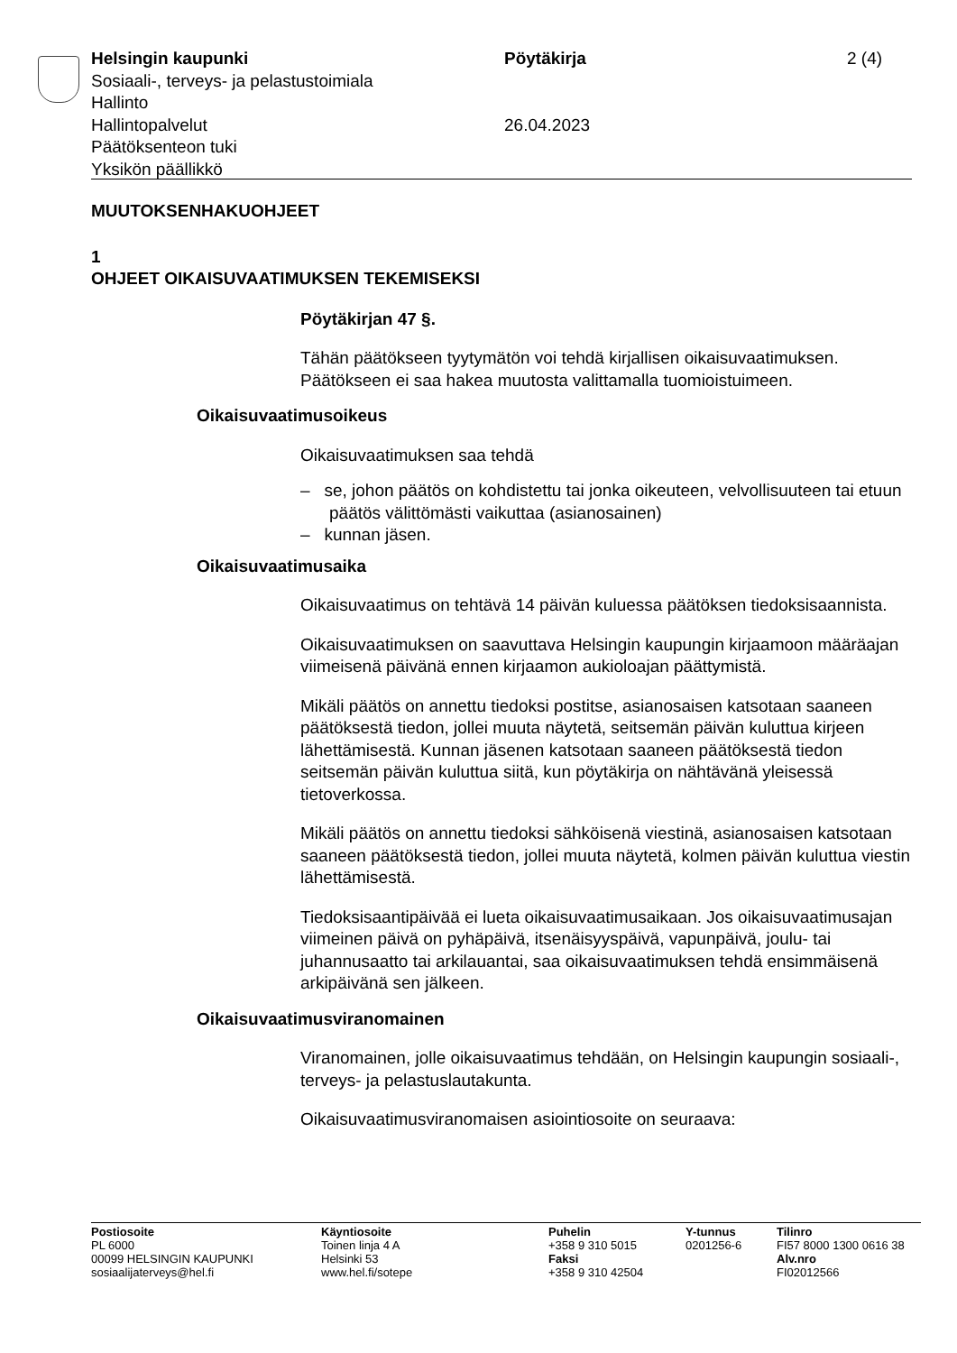Helsingin kaupunki Pöytäkirja 2 (4)
Sosiaali-, terveys- ja pelastustoimiala
Hallinto
Hallintopalvelut 26.04.2023
Päätöksenteon tuki
Yksikön päällikkö
MUUTOKSENHAKUOHJEET
1
OHJEET OIKAISUVAATIMUKSEN TEKEMISEKSI
Pöytäkirjan 47 §.
Tähän päätökseen tyytymätön voi tehdä kirjallisen oikaisuvaatimuksen. Päätökseen ei saa hakea muutosta valittamalla tuomioistuimeen.
Oikaisuvaatimusoikeus
Oikaisuvaatimuksen saa tehdä
– se, johon päätös on kohdistettu tai jonka oikeuteen, velvollisuuteen tai etuun päätös välittömästi vaikuttaa (asianosainen)
– kunnan jäsen.
Oikaisuvaatimusaika
Oikaisuvaatimus on tehtävä 14 päivän kuluessa päätöksen tiedoksisaannista.
Oikaisuvaatimuksen on saavuttava Helsingin kaupungin kirjaamoon määräajan viimeisenä päivänä ennen kirjaamon aukioloajan päättymistä.
Mikäli päätös on annettu tiedoksi postitse, asianosaisen katsotaan saaneen päätöksestä tiedon, jollei muuta näytetä, seitsemän päivän kuluttua kirjeen lähettämisestä. Kunnan jäsenen katsotaan saaneen päätöksestä tiedon seitsemän päivän kuluttua siitä, kun pöytäkirja on nähtävänä yleisessä tietoverkossa.
Mikäli päätös on annettu tiedoksi sähköisenä viestinä, asianosaisen katsotaan saaneen päätöksestä tiedon, jollei muuta näytetä, kolmen päivän kuluttua viestin lähettämisestä.
Tiedoksisaantipäivää ei lueta oikaisuvaatimusaikaan. Jos oikaisuvaatimusajan viimeinen päivä on pyhäpäivä, itsenäisyyspäivä, vapunpäivä, joulu- tai juhannusaatto tai arkilauantai, saa oikaisuvaatimuksen tehdä ensimmäisenä arkipäivänä sen jälkeen.
Oikaisuvaatimusviranomainen
Viranomainen, jolle oikaisuvaatimus tehdään, on Helsingin kaupungin sosiaali-, terveys- ja pelastuslautakunta.
Oikaisuvaatimusviranomaisen asiointiosoite on seuraava:
Postiosoite
PL 6000
00099 HELSINGIN KAUPUNKI
sosiaalijaterveys@hel.fi
Käyntiosoite
Toinen linja 4 A
Helsinki 53
www.hel.fi/sotepe
Puhelin
+358 9 310 5015
Faksi
+358 9 310 42504
Y-tunnus
0201256-6
Tilinro
FI57 8000 1300 0616 38
Alv.nro
FI02012566